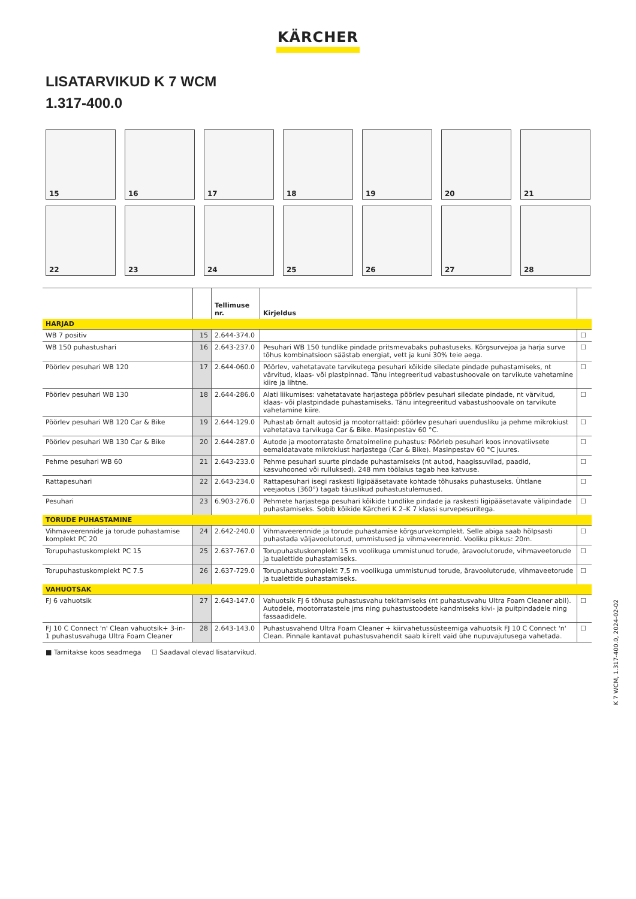KÄRCHER
LISATARVIKUD K 7 WCM
1.317-400.0
15
16
17
18
19
20
21
22
23
24
25
26
27
28
| | | Tellimuse nr. | Kirjeldus | |
| --- | --- | --- | --- | --- |
| HARJAD | | | | |
| WB 7 positiv | 15 | 2.644-374.0 | | ☐ |
| WB 150 puhastushari | 16 | 2.643-237.0 | Pesuhari WB 150 tundlike pindade pritsmevabaks puhastuseks. Kõrgsurvejoa ja harja surve tõhus kombinatsioon säästab energiat, vett ja kuni 30% teie aega. | ☐ |
| Pöörlev pesuhari WB 120 | 17 | 2.644-060.0 | Pöörlev, vahetatavate tarvikutega pesuhari kõikide siledate pindade puhastamiseks, nt värvitud, klaas- või plastpinnad. Tänu integreeritud vabastushoovale on tarvikute vahetamine kiire ja lihtne. | ☐ |
| Pöörlev pesuhari WB 130 | 18 | 2.644-286.0 | Alati liikumises: vahetatavate harjastega pöörlev pesuhari siledate pindade, nt värvitud, klaas- või plastpindade puhastamiseks. Tänu integreeritud vabastushoovale on tarvikute vahetamine kiire. | ☐ |
| Pöörlev pesuhari WB 120 Car & Bike | 19 | 2.644-129.0 | Puhastab õrnalt autosid ja mootorrattaid: pöörlev pesuhari uuendusliku ja pehme mikrokiust vahetatava tarvikuga Car & Bike. Masinpestav 60 °C. | ☐ |
| Pöörlev pesuhari WB 130 Car & Bike | 20 | 2.644-287.0 | Autode ja mootorrataste õrnatoimeline puhastus: Pöörleb pesuhari koos innovatiivsete eemaldatavate mikrokiust harjastega (Car & Bike). Masinpestav 60 °C juures. | ☐ |
| Pehme pesuhari WB 60 | 21 | 2.643-233.0 | Pehme pesuhari suurte pindade puhastamiseks (nt autod, haagissuvilad, paadid, kasvuhooned või rulluksed). 248 mm töölaius tagab hea katvuse. | ☐ |
| Rattapesuhari | 22 | 2.643-234.0 | Rattapesuhari isegi raskesti ligipääsetavate kohtade tõhusaks puhastuseks. Ühtlane veejaotus (360°) tagab täiuslikud puhastustulemused. | ☐ |
| Pesuhari | 23 | 6.903-276.0 | Pehmete harjastega pesuhari kõikide tundlike pindade ja raskesti ligipääsetavate välipindade puhastamiseks. Sobib kõikide Kärcheri K 2–K 7 klassi survepesuritega. | ☐ |
| TORUDE PUHASTAMINE | | | | |
| Vihmaveerennide ja torude puhastamise komplekt PC 20 | 24 | 2.642-240.0 | Vihmaveerennide ja torude puhastamise kõrgsurvekomplekt. Selle abiga saab hõlpsasti puhastada väljavoolutorud, ummistused ja vihmaveerennid. Vooliku pikkus: 20m. | ☐ |
| Torupuhastuskomplekt PC 15 | 25 | 2.637-767.0 | Torupuhastuskomplekt 15 m voolikuga ummistunud torude, äravoolutorude, vihmaveetorude ja tualettide puhastamiseks. | ☐ |
| Torupuhastuskomplekt PC 7.5 | 26 | 2.637-729.0 | Torupuhastuskomplekt 7,5 m voolikuga ummistunud torude, äravoolutorude, vihmaveetorude ja tualettide puhastamiseks. | ☐ |
| VAHUOTSAK | | | | |
| FJ 6 vahuotsik | 27 | 2.643-147.0 | Vahuotsik FJ 6 tõhusa puhastusvahu tekitamiseks (nt puhastusvahu Ultra Foam Cleaner abil). Autodele, mootorratastele jms ning puhastustoodete kandmiseks kivi- ja puitpindadele ning fassaadidele. | ☐ |
| FJ 10 C Connect 'n' Clean vahuotsik+ 3-in-1 puhastusvahuga Ultra Foam Cleaner | 28 | 2.643-143.0 | Puhastusvahend Ultra Foam Cleaner + kiirvahetussüsteemiga vahuotsik FJ 10 C Connect 'n' Clean. Pinnale kantavat puhastusvahendit saab kiirelt vaid ühe nupuvajutusega vahetada. | ☐ |
■ Tarnitakse koos seadmega ☐ Saadaval olevad lisatarvikud.
K 7 WCM, 1.317-400.0, 2024-02-02